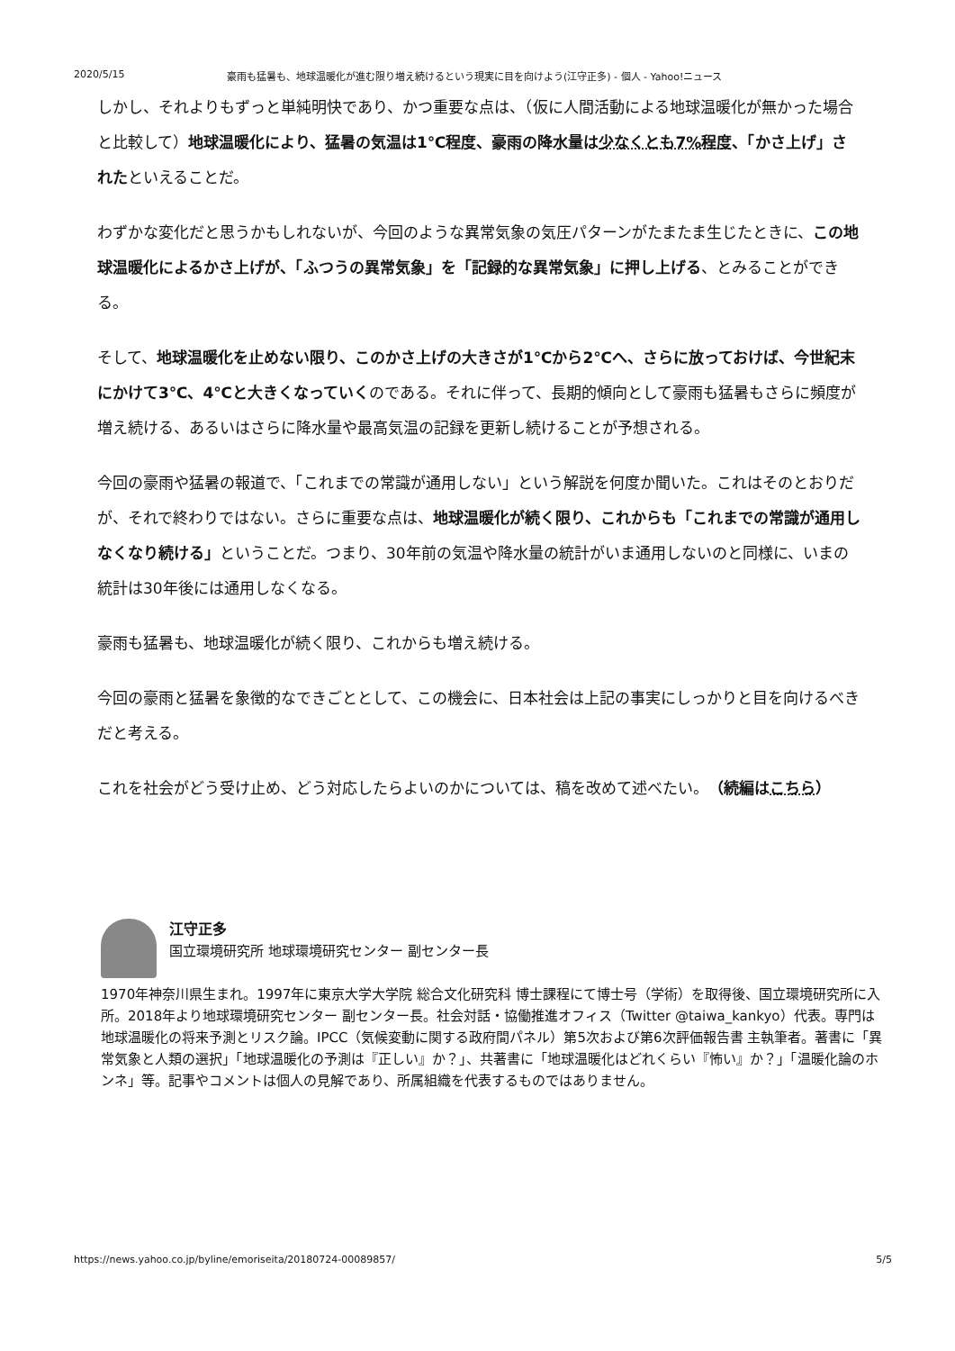2020/5/15 豪雨も猛暑も、地球温暖化が進む限り増え続けるという現実に目を向けよう(江守正多) - 個人 - Yahoo!ニュース
しかし、それよりもずっと単純明快であり、かつ重要な点は、（仮に人間活動による地球温暖化が無かった場合と比較して）地球温暖化により、猛暑の気温は1℃程度、豪雨の降水量は少なくとも7%程度、「かさ上げ」されたといえることだ。
わずかな変化だと思うかもしれないが、今回のような異常気象の気圧パターンがたまたま生じたときに、この地球温暖化によるかさ上げが、「ふつうの異常気象」を「記録的な異常気象」に押し上げる、とみることができる。
そして、地球温暖化を止めない限り、このかさ上げの大きさが1℃から2℃へ、さらに放っておけば、今世紀末にかけて3℃、4℃と大きくなっていくのである。それに伴って、長期的傾向として豪雨も猛暑もさらに頻度が増え続ける、あるいはさらに降水量や最高気温の記録を更新し続けることが予想される。
今回の豪雨や猛暑の報道で、「これまでの常識が通用しない」という解説を何度か聞いた。これはそのとおりだが、それで終わりではない。さらに重要な点は、地球温暖化が続く限り、これからも「これまでの常識が通用しなくなり続ける」ということだ。つまり、30年前の気温や降水量の統計がいま通用しないのと同様に、いまの統計は30年後には通用しなくなる。
豪雨も猛暑も、地球温暖化が続く限り、これからも増え続ける。
今回の豪雨と猛暑を象徴的なできごととして、この機会に、日本社会は上記の事実にしっかりと目を向けるべきだと考える。
これを社会がどう受け止め、どう対応したらよいのかについては、稿を改めて述べたい。（続編はこちら）
江守正多
国立環境研究所 地球環境研究センター 副センター長
1970年神奈川県生まれ。1997年に東京大学大学院 総合文化研究科 博士課程にて博士号（学術）を取得後、国立環境研究所に入所。2018年より地球環境研究センター 副センター長。社会対話・協働推進オフィス（Twitter @taiwa_kankyo）代表。専門は地球温暖化の将来予測とリスク論。IPCC（気候変動に関する政府間パネル）第5次および第6次評価報告書 主執筆者。著書に「異常気象と人類の選択」「地球温暖化の予測は『正しい』か？」、共著書に「地球温暖化はどれくらい『怖い』か？」「温暖化論のホンネ」等。記事やコメントは個人の見解であり、所属組織を代表するものではありません。
https://news.yahoo.co.jp/byline/emoriseita/20180724-00089857/ 5/5